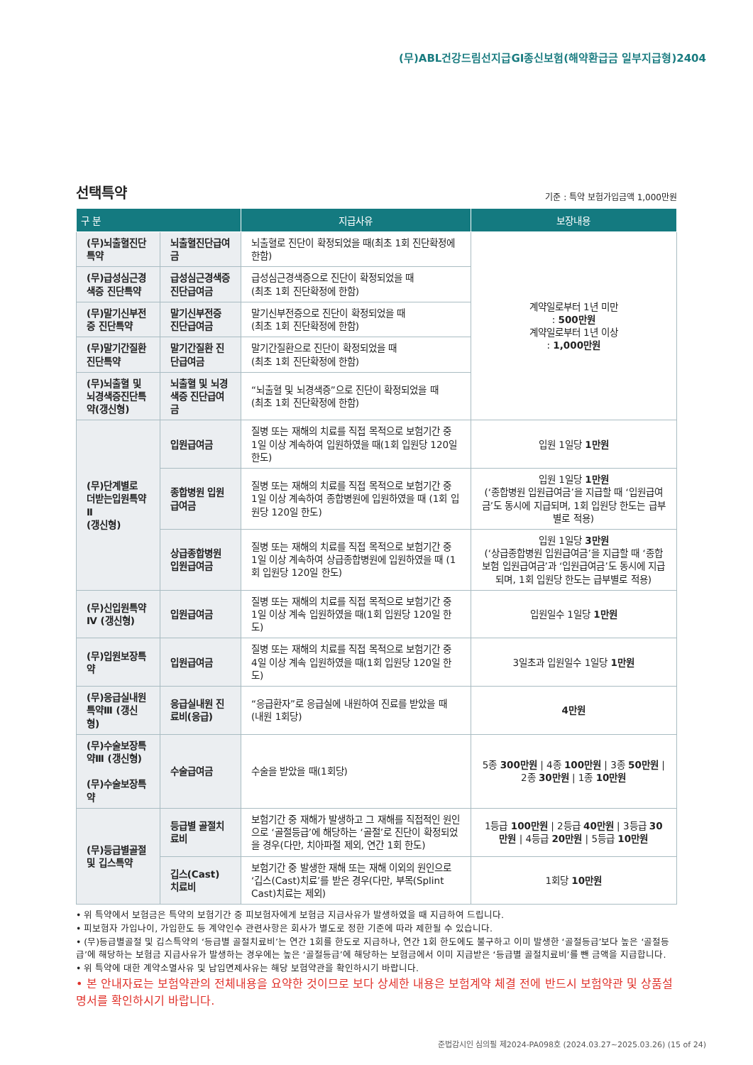(무)ABL건강드림선지급GI종신보험(해약환급금 일부지급형)2404
선택특약
기준 : 특약 보험가입금액 1,000만원
| 구 분 | | 지급사유 | 보장내용 |
| --- | --- | --- | --- |
| (무)뇌출혈진단특약 | 뇌출혈진단급여금 | 뇌출혈로 진단이 확정되었을 때(최초 1회 진단확정에 한함) | 계약일로부터 1년 미만 : 500만원 계약일로부터 1년 이상 : 1,000만원 |
| (무)급성심근경색증 진단특약 | 급성심근경색증 진단급여금 | 급성심근경색증으로 진단이 확정되었을 때 (최초 1회 진단확정에 한함) | |
| (무)말기신부전증 진단특약 | 말기신부전증 진단급여금 | 말기신부전증으로 진단이 확정되었을 때 (최초 1회 진단확정에 한함) | |
| (무)말기간질환 진단특약 | 말기간질환 진단급여금 | 말기간질환으로 진단이 확정되었을 때 (최초 1회 진단확정에 한함) | |
| (무)뇌출혈 및 뇌경색증진단특약(갱신형) | 뇌출혈 및 뇌경색증 진단급여금 | “뇌출혈 및 뇌경색증”으로 진단이 확정되었을 때 (최초 1회 진단확정에 한함) | |
| (무)단계별로 더받는입원특약Ⅱ (갱신형) | 입원급여금 | 질병 또는 재해의 치료를 직접 목적으로 보험기간 중 1일 이상 계속하여 입원하였을 때(1회 입원당 120일 한도) | 입원 1일당 1만원 |
| | 종합병원 입원급여금 | 질병 또는 재해의 치료를 직접 목적으로 보험기간 중 1일 이상 계속하여 종합병원에 입원하였을 때 (1회 입원당 120일 한도) | 입원 1일당 1만원 (‘종합병원 입원급여금’을 지급할 때 ‘입원급여금’도 동시에 지급되며, 1회 입원당 한도는 급부별로 적용) |
| | 상급종합병원 입원급여금 | 질병 또는 재해의 치료를 직접 목적으로 보험기간 중 1일 이상 계속하여 상급종합병원에 입원하였을 때 (1회 입원당 120일 한도) | 입원 1일당 3만원 (‘상급종합병원 입원급여금’을 지급할 때 ‘종합보험 입원급여금’과 ‘입원급여금’도 동시에 지급되며, 1회 입원당 한도는 급부별로 적용) |
| (무)신입원특약Ⅳ (갱신형) | 입원급여금 | 질병 또는 재해의 치료를 직접 목적으로 보험기간 중 1일 이상 계속 입원하였을 때(1회 입원당 120일 한도) | 입원일수 1일당 1만원 |
| (무)입원보장특약 | 입원급여금 | 질병 또는 재해의 치료를 직접 목적으로 보험기간 중 4일 이상 계속 입원하였을 때(1회 입원당 120일 한도) | 3일초과 입원일수 1일당 1만원 |
| (무)응급실내원특약Ⅲ (갱신형) | 응급실내원 진료비(응급) | “응급환자”로 응급실에 내원하여 진료를 받았을 때 (내원 1회당) | 4만원 |
| (무)수술보장특약Ⅲ (갱신형) (무)수술보장특약 | 수술급여금 | 수술을 받았을 때(1회당) | 5종 300만원 / 4종 100만원 / 3종 50만원 / 2종 30만원 / 1종 10만원 |
| (무)등급별골절 및 깁스특약 | 등급별 골절치료비 | 보험기간 중 재해가 발생하고 그 재해를 직접적인 원인으로 ‘골절등급’에 해당하는 ‘골절’로 진단이 확정되었을 경우(다만, 치아파절 제외, 연간 1회 한도) | 1등급 100만원 / 2등급 40만원 / 3등급 30만원 / 4등급 20만원 / 5등급 10만원 |
| | 깁스(Cast) 치료비 | 보험기간 중 발생한 재해 또는 재해 이외의 원인으로 ‘깁스(Cast)치료’를 받은 경우(다만, 부목(Splint Cast)치료는 제외) | 1회당 10만원 |
• 위 특약에서 보험금은 특약의 보험기간 중 피보험자에게 보험금 지급사유가 발생하였을 때 지급하여 드립니다.
• 피보험자 가입나이, 가입한도 등 계약인수 관련사항은 회사가 별도로 정한 기준에 따라 제한될 수 있습니다.
• (무)등급별골절 및 깁스특약의 ‘등급별 골절치료비’는 연간 1회를 한도로 지급하나, 연간 1회 한도에도 불구하고 이미 발생한 ‘골절등급’보다 높은 ‘골절등급’에 해당하는 보험금 지급사유가 발생하는 경우에는 높은 ‘골절등급’에 해당하는 보험금에서 이미 지급받은 ‘등급별 골절치료비’를 뺀 금액을 지급합니다.
• 위 특약에 대한 계약소멸사유 및 납입면제사유는 해당 보험약관을 확인하시기 바랍니다.
• 본 안내자료는 보험약관의 전체내용을 요약한 것이므로 보다 상세한 내용은 보험계약 체결 전에 반드시 보험약관 및 상품설명서를 확인하시기 바랍니다.
준법감시인 심의필 제2024-PA098호 (2024.03.27~2025.03.26) (15 of 24)